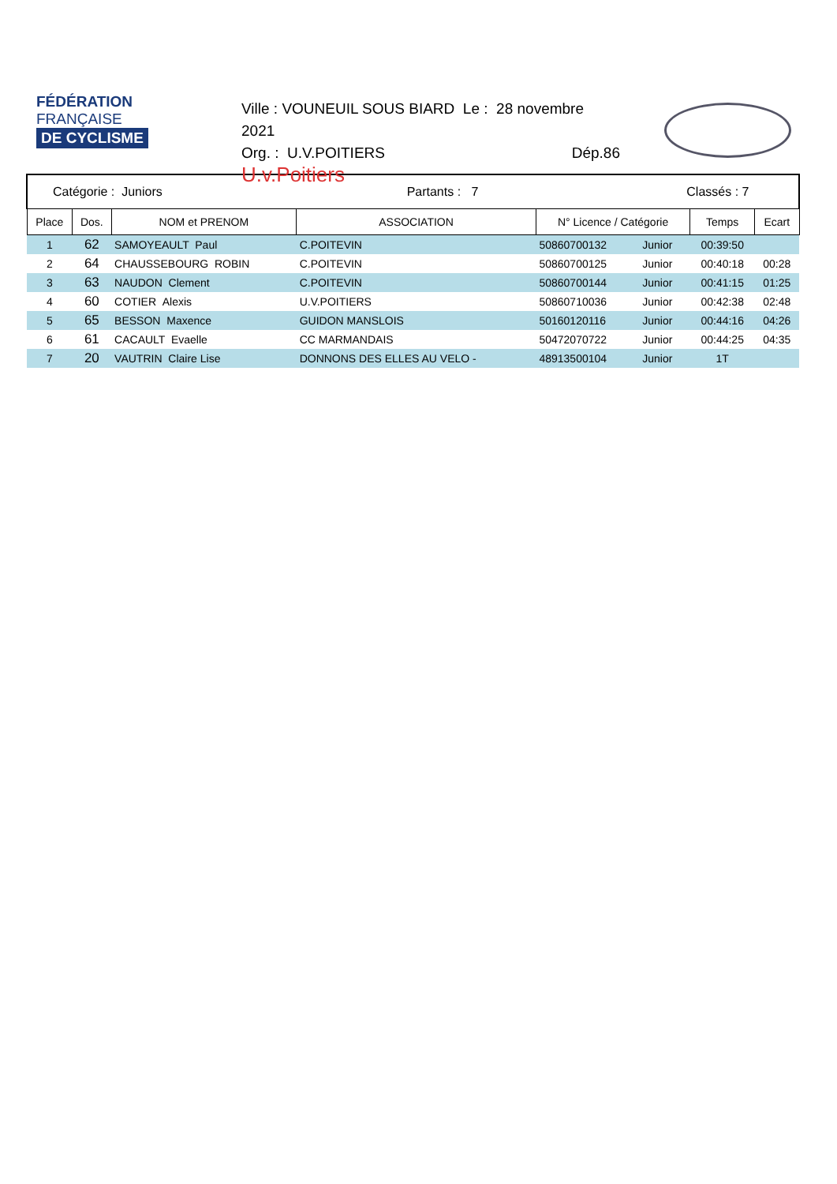FÉDÉRATION
FRANÇAISE
DE CYCLISME
Ville : VOUNEUIL SOUS BIARD Le : 28 novembre 2021
Org. : U.V.POITIERS Dép.86
U.v.Poitiers
| Catégorie : Juniors | | | Partants : 7 | | Classés : 7 | | |
| Place | Dos. | NOM et PRENOM | ASSOCIATION | N° Licence / Catégorie | | Temps | Ecart |
| 1 | 62 | SAMOYEAULT Paul | C.POITEVIN | 50860700132 | Junior | 00:39:50 | |
| 2 | 64 | CHAUSSEBOURG ROBIN | C.POITEVIN | 50860700125 | Junior | 00:40:18 | 00:28 |
| 3 | 63 | NAUDON Clement | C.POITEVIN | 50860700144 | Junior | 00:41:15 | 01:25 |
| 4 | 60 | COTIER Alexis | U.V.POITIERS | 50860710036 | Junior | 00:42:38 | 02:48 |
| 5 | 65 | BESSON Maxence | GUIDON MANSLOIS | 50160120116 | Junior | 00:44:16 | 04:26 |
| 6 | 61 | CACAULT Evaelle | CC MARMANDAIS | 50472070722 | Junior | 00:44:25 | 04:35 |
| 7 | 20 | VAUTRIN Claire Lise | DONNONS DES ELLES AU VELO - | 48913500104 | Junior | 1T | |